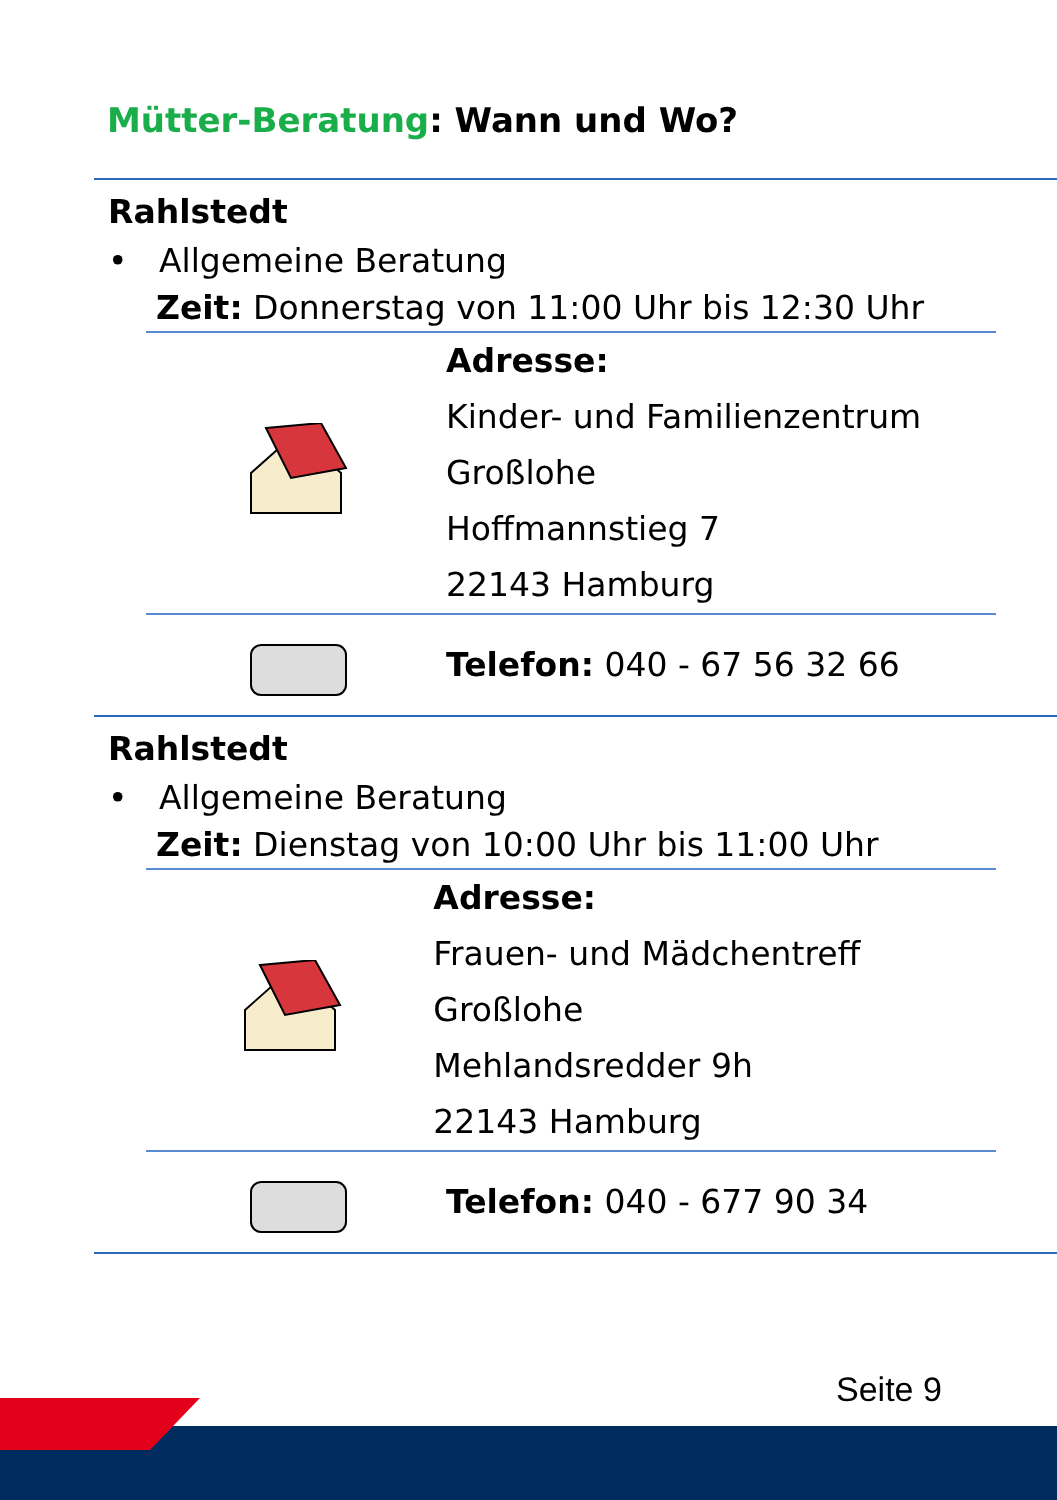Mütter-Beratung: Wann und Wo?
Rahlstedt
• Allgemeine Beratung
Zeit: Donnerstag von 11:00 Uhr bis 12:30 Uhr
Adresse:
Kinder- und Familienzentrum
Großlohe
Hoffmannstieg 7
22143 Hamburg
Telefon: 040 - 67 56 32 66
Rahlstedt
• Allgemeine Beratung
Zeit: Dienstag von 10:00 Uhr bis 11:00 Uhr
Adresse:
Frauen- und Mädchentreff Großlohe
Mehlandsredder 9h
22143 Hamburg
Telefon: 040 - 677 90 34
Seite 9